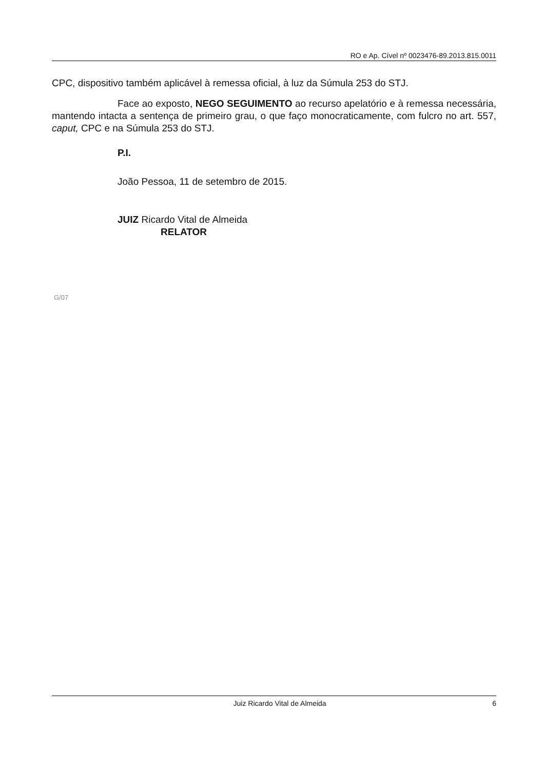RO e Ap. Cível nº 0023476-89.2013.815.0011
CPC, dispositivo também aplicável à remessa oficial, à luz da Súmula 253 do STJ.
Face ao exposto, NEGO SEGUIMENTO ao recurso apelatório e à remessa necessária, mantendo intacta a sentença de primeiro grau, o que faço monocraticamente, com fulcro no art. 557, caput, CPC e na Súmula 253 do STJ.
P.I.
João Pessoa, 11 de setembro de 2015.
JUIZ Ricardo Vital de Almeida
RELATOR
G/07
Juiz Ricardo Vital de Almeida 6